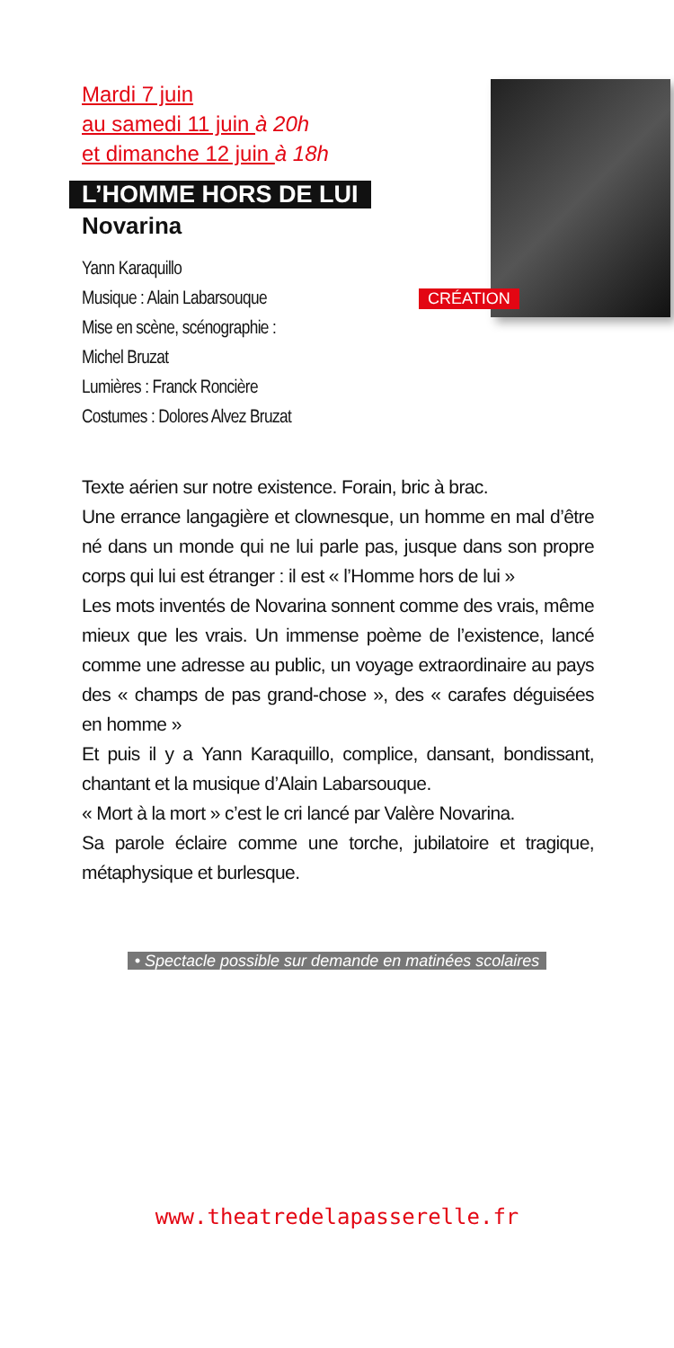Mardi 7 juin
au samedi 11 juin à 20h
et dimanche 12 juin à 18h
L’HOMME HORS DE LUI
Novarina
Yann Karaquillo
Musique : Alain Labarsouque
Mise en scène, scénographie :
Michel Bruzat
Lumières : Franck Roncière
Costumes : Dolores Alvez Bruzat
CRÉATION
Texte aérien sur notre existence. Forain, bric à brac.
Une errance langagière et clownesque, un homme en mal d’être né dans un monde qui ne lui parle pas, jusque dans son propre corps qui lui est étranger : il est « l’Homme hors de lui »
Les mots inventés de Novarina sonnent comme des vrais, même mieux que les vrais. Un immense poème de l’existence, lancé comme une adresse au public, un voyage extraordinaire au pays des « champs de pas grand-chose », des « carafes déguisées en homme »
Et puis il y a Yann Karaquillo, complice, dansant, bondissant, chantant et la musique d’Alain Labarsouque.
« Mort à la mort » c’est le cri lancé par Valère Novarina.
Sa parole éclaire comme une torche, jubilatoire et tragique, métaphysique et burlesque.
• Spectacle possible sur demande en matinées scolaires
www.theatredelapasserelle.fr